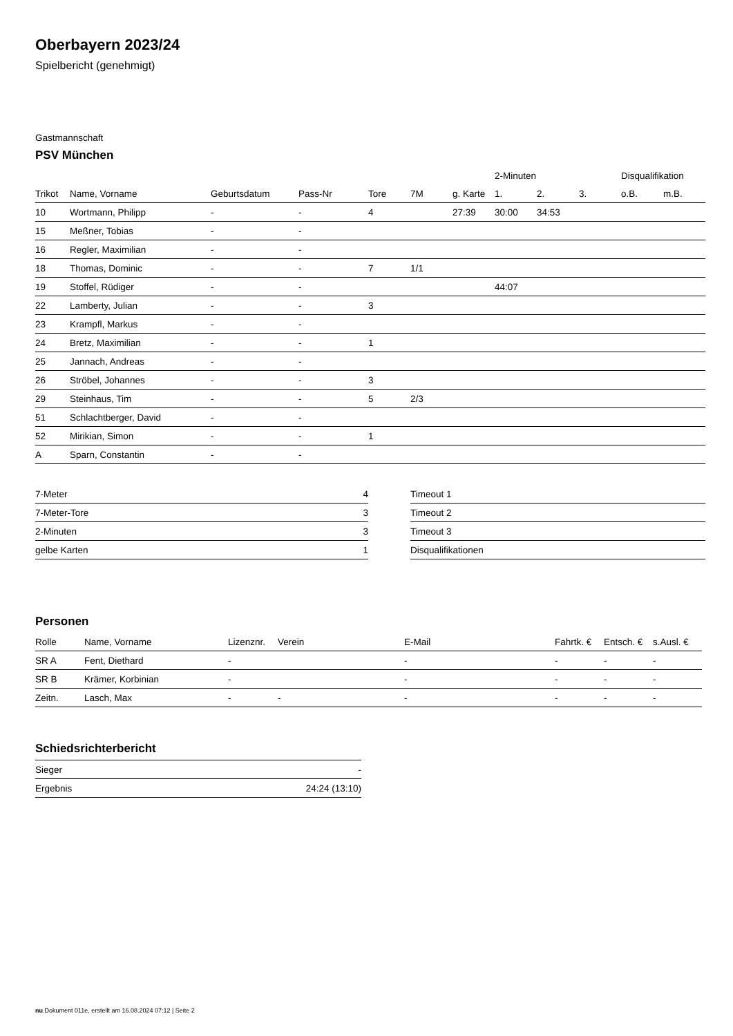Oberbayern 2023/24
Spielbericht (genehmigt)
Gastmannschaft
PSV München
| | | | | | | | 2-Minuten | | | Disqualifikation | |
| --- | --- | --- | --- | --- | --- | --- | --- | --- | --- | --- | --- |
| Trikot | Name, Vorname | Geburtsdatum | Pass-Nr | Tore | 7M | g. Karte | 1. | 2. | 3. | o.B. | m.B. |
| 10 | Wortmann, Philipp | - | - | 4 | | 27:39 | 30:00 | 34:53 | | | |
| 15 | Meßner, Tobias | - | - | | | | | | | | |
| 16 | Regler, Maximilian | - | - | | | | | | | | |
| 18 | Thomas, Dominic | - | - | 7 | 1/1 | | | | | | |
| 19 | Stoffel, Rüdiger | - | - | | | | 44:07 | | | | |
| 22 | Lamberty, Julian | - | - | 3 | | | | | | | |
| 23 | Krampfl, Markus | - | - | | | | | | | | |
| 24 | Bretz, Maximilian | - | - | 1 | | | | | | | |
| 25 | Jannach, Andreas | - | - | | | | | | | | |
| 26 | Ströbel, Johannes | - | - | 3 | | | | | | | |
| 29 | Steinhaus, Tim | - | - | 5 | 2/3 | | | | | | |
| 51 | Schlachtberger, David | - | - | | | | | | | | |
| 52 | Mirikian, Simon | - | - | 1 | | | | | | | |
| A | Sparn, Constantin | - | - | | | | | | | | |
| 7-Meter | 4 |
| 7-Meter-Tore | 3 |
| 2-Minuten | 3 |
| gelbe Karten | 1 |
| Timeout 1 |
| Timeout 2 |
| Timeout 3 |
| Disqualifikationen |
Personen
| Rolle | Name, Vorname | Lizenznr. | Verein | E-Mail | Fahrtk. € | Entsch. € | s.Ausl. € |
| --- | --- | --- | --- | --- | --- | --- | --- |
| SR A | Fent, Diethard | - | | - | - | - | - |
| SR B | Krämer, Korbinian | - | | - | - | - | - |
| Zeitn. | Lasch, Max | - | - | - | - | - | - |
Schiedsrichterbericht
| Sieger | - |
| Ergebnis | 24:24 (13:10) |
nu.Dokument 011e, erstellt am 16.08.2024 07:12 | Seite 2